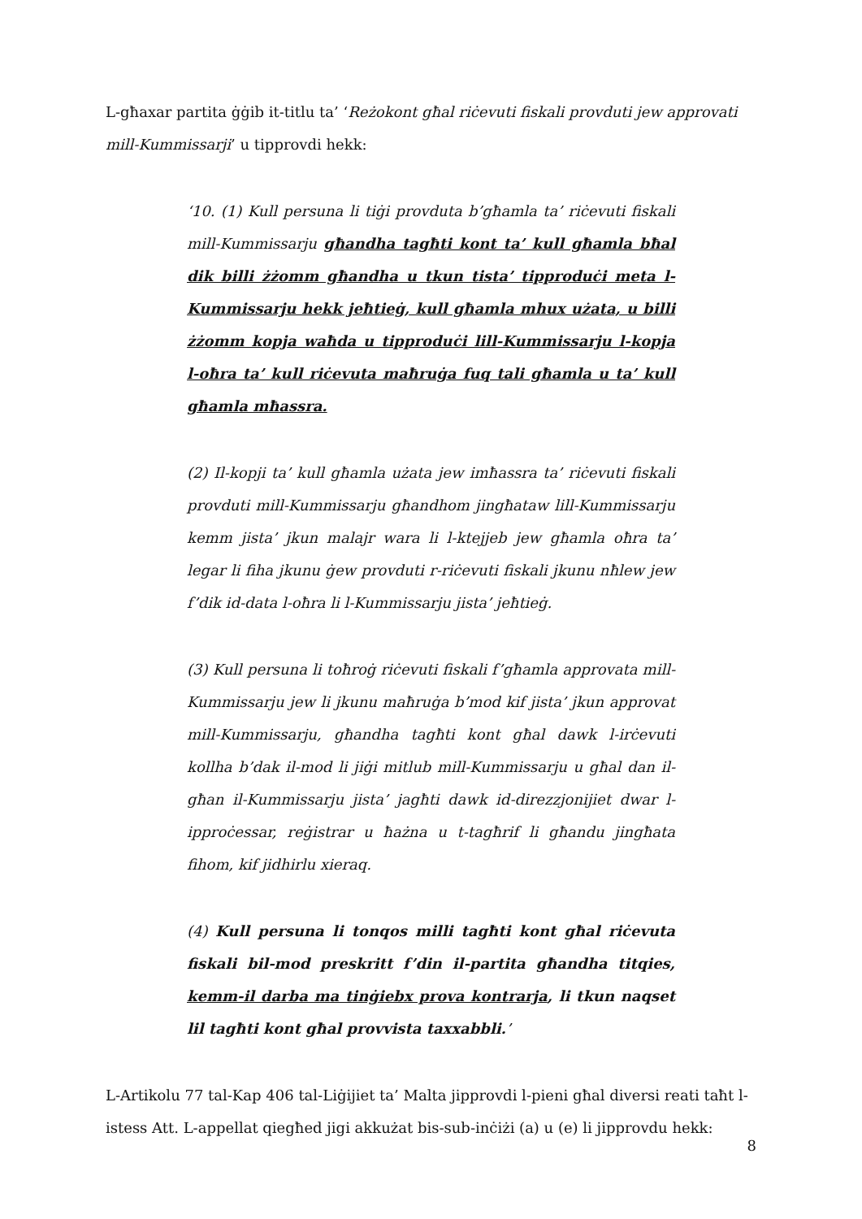L-għaxar partita ġġib it-titlu ta’ ‘Reżokont għal riċevuti fiskali provduti jew approvati mill-Kummissarji’ u tipprovdi hekk:
‘10. (1) Kull persuna li tiġi provduta b’għamla ta’ riċevuti fiskali mill-Kummissarju għandha tagħti kont ta’ kull għamla bħal dik billi żżomm għandha u tkun tista’ tipproduċi meta l-Kummissarju hekk jeħtieġ, kull għamla mhux użata, u billi żżomm kopja waħda u tipproduċi lill-Kummissarju l-kopja l-oħra ta’ kull riċevuta maħruġa fuq tali għamla u ta’ kull għamla mħassra.
(2) Il-kopji ta’ kull għamla użata jew imħassra ta’ riċevuti fiskali provduti mill-Kummissarju għandhom jingħataw lill-Kummissarju kemm jista’ jkun malajr wara li l-ktejjeb jew għamla oħra ta’ legar li fiha jkunu ġew provduti r-riċevuti fiskali jkunu nħlew jew f’dik id-data l-oħra li l-Kummissarju jista’ jeħtieġ.
(3) Kull persuna li toħroġ riċevuti fiskali f’għamla approvata mill-Kummissarju jew li jkunu maħruġa b’mod kif jista’ jkun approvat mill-Kummissarju, għandha tagħti kont għal dawk l-irċevuti kollha b’dak il-mod li jiġi mitlub mill-Kummissarju u għal dan il-għan il-Kummissarju jista’ jagħti dawk id-direzzjonijiet dwar l-ipproċessar, reġistrar u ħażna u t-tagħrif li għandu jingħata fihom, kif jidhirlu xieraq.
(4) Kull persuna li tonqos milli tagħti kont għal riċevuta fiskali bil-mod preskritt f’din il-partita għandha titqies, kemm-il darba ma tinġiebx prova kontrarja, li tkun naqset lil tagħti kont għal provvista taxxabbli.’
L-Artikolu 77 tal-Kap 406 tal-Liġijiet ta’ Malta jipprovdi l-pieni għal diversi reati taħt l-istess Att. L-appellat qiegħed jigi akkużat bis-sub-inċiżi (a) u (e) li jipprovdu hekk:
8